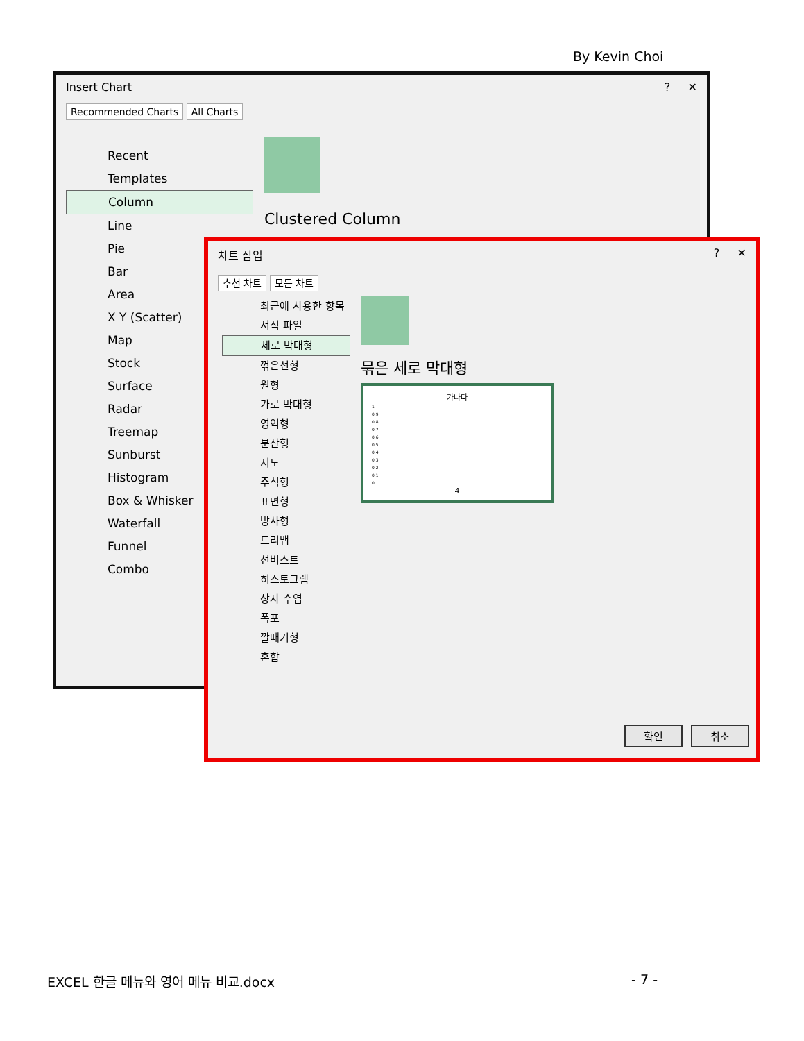By Kevin Choi
Insert Chart ? ✕
Recommended Charts All Charts
Recent
Templates
Column
Line
Pie
Bar
Area
X Y (Scatter)
Map
Stock
Surface
Radar
Treemap
Sunburst
Histogram
Box & Whisker
Waterfall
Funnel
Combo
Clustered Column
차트 삽입 ? ✕
추천 차트 모든 차트
최근에 사용한 항목
서식 파일
세로 막대형
꺾은선형
원형
가로 막대형
영역형
분산형
지도
주식형
표면형
방사형
트리맵
선버스트
히스토그램
상자 수염
폭포
깔때기형
혼합
묶은 세로 막대형
가나다
1
0.9
0.8
0.7
0.6
0.5
0.4
0.3
0.2
0.1
0
4
확인 취소
EXCEL 한글 메뉴와 영어 메뉴 비교.docx - 7 -